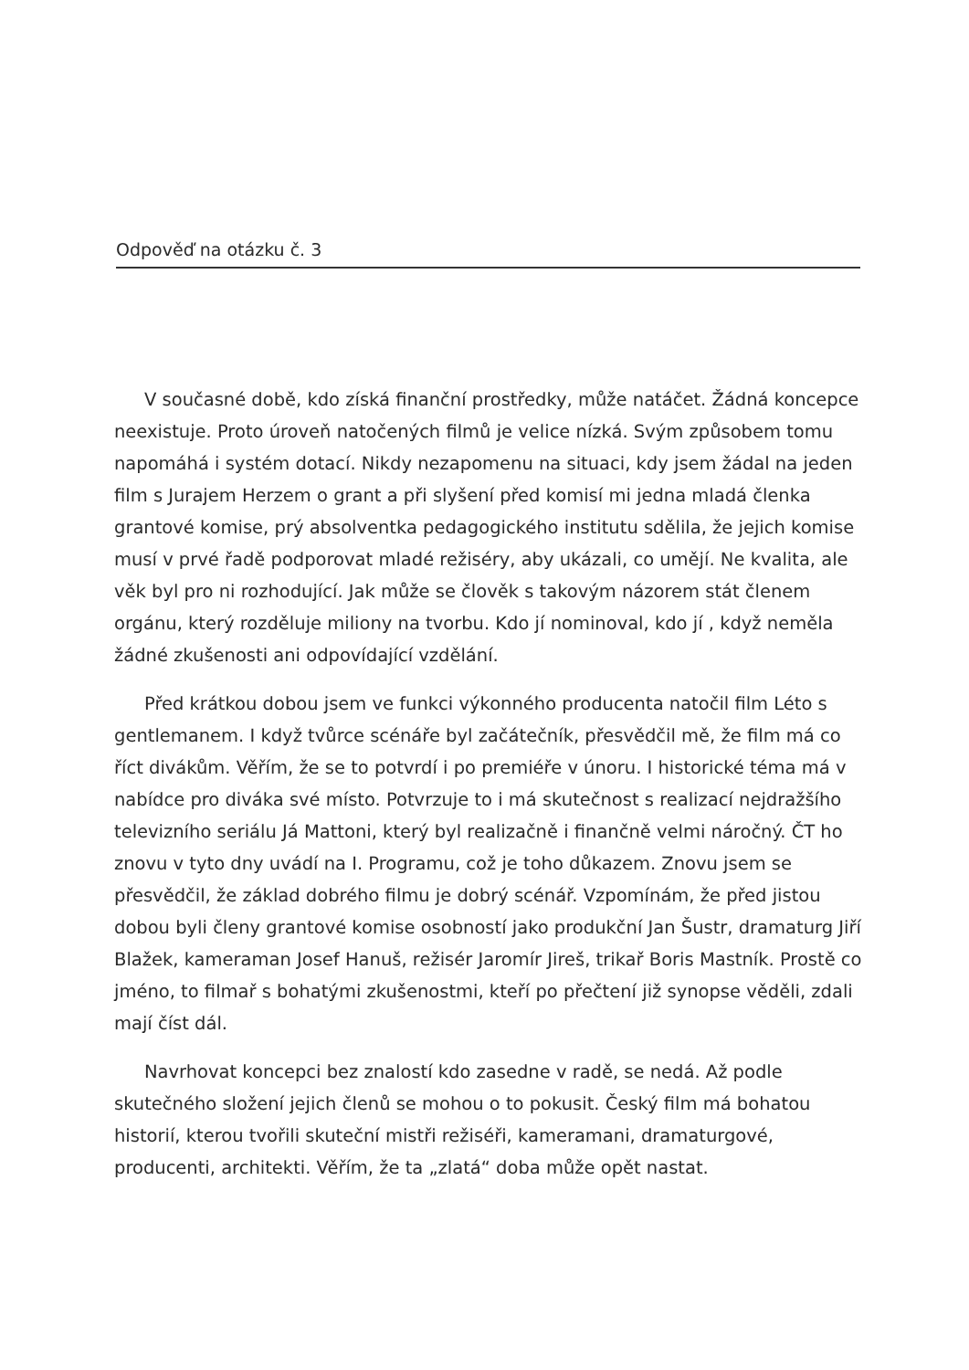Odpověď na otázku č. 3
V současné době, kdo získá finanční prostředky, může natáčet. Žádná koncepce neexistuje. Proto úroveň natočených filmů je velice nízká. Svým způsobem tomu napomáhá i systém dotací. Nikdy nezapomenu na situaci, kdy jsem žádal na jeden film s Jurajem Herzem o grant a při slyšení před komisí mi jedna mladá členka grantové komise, prý absolventka pedagogického institutu sdělila, že jejich komise musí v prvé řadě podporovat mladé režiséry, aby ukázali, co umějí. Ne kvalita, ale věk byl pro ni rozhodující. Jak může se člověk s takovým názorem stát členem orgánu, který rozděluje miliony na tvorbu. Kdo jí nominoval, kdo jí , když neměla žádné zkušenosti ani odpovídající vzdělání.
Před krátkou dobou jsem ve funkci výkonného producenta natočil film Léto s gentlemanem. I když tvůrce scénáře byl začátečník, přesvědčil mě, že film má co říct divákům. Věřím, že se to potvrdí i po premiéře v únoru. I historické téma má v nabídce pro diváka své místo. Potvrzuje to i má skutečnost s realizací nejdražšího televizního seriálu Já Mattoni, který byl realizačně i finančně velmi náročný. ČT ho znovu v tyto dny uvádí na I. Programu, což je toho důkazem. Znovu jsem se přesvědčil, že základ dobrého filmu je dobrý scénář. Vzpomínám, že před jistou dobou byli členy grantové komise osobností jako produkční Jan Šustr, dramaturg Jiří Blažek, kameraman Josef Hanuš, režisér Jaromír Jireš, trikař Boris Mastník. Prostě co jméno, to filmař s bohatými zkušenostmi, kteří po přečtení již synopse věděli, zdali mají číst dál.
Navrhovat koncepci bez znalostí kdo zasedne v radě, se nedá. Až podle skutečného složení jejich členů se mohou o to pokusit. Český film má bohatou historií, kterou tvořili skuteční mistři režiséři, kameramani, dramaturgové, producenti, architekti. Věřím, že ta „zlatá“ doba může opět nastat.